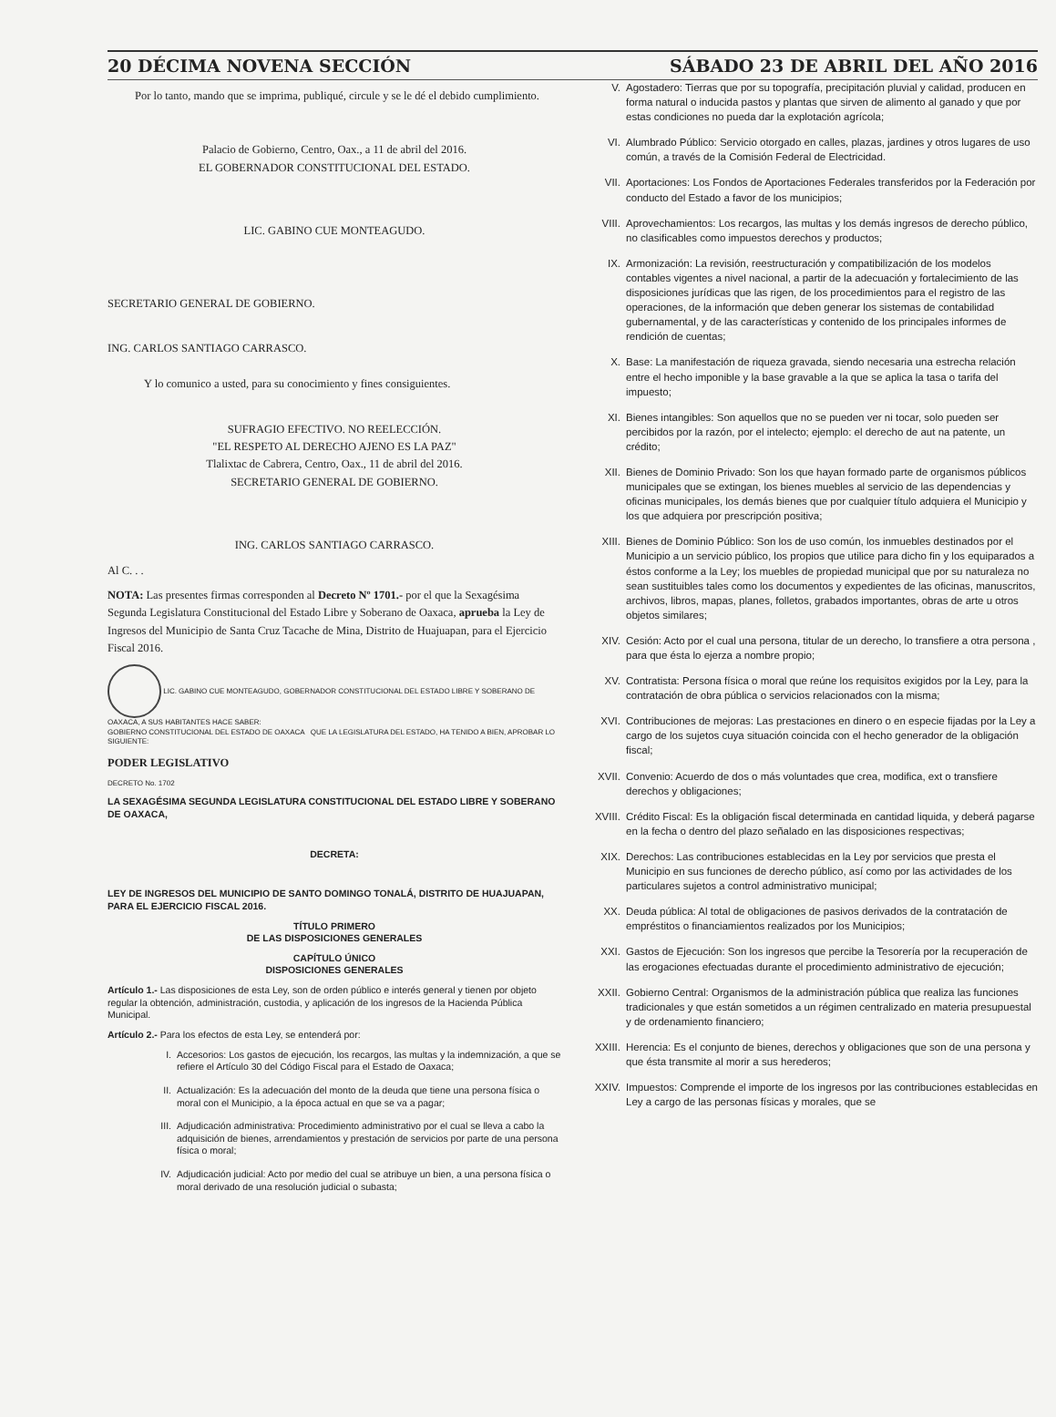20 DÉCIMA NOVENA SECCIÓN SÁBADO 23 DE ABRIL DEL AÑO 2016
Por lo tanto, mando que se imprima, publiqué, circule y se le dé el debido cumplimiento.
Palacio de Gobierno, Centro, Oax., a 11 de abril del 2016.
EL GOBERNADOR CONSTITUCIONAL DEL ESTADO.
LIC. GABINO CUE MONTEAGUDO.
SECRETARIO GENERAL DE GOBIERNO.
ING. CARLOS SANTIAGO CARRASCO.
Y lo comunico a usted, para su conocimiento y fines consiguientes.
SUFRAGIO EFECTIVO. NO REELECCIÓN.
"EL RESPETO AL DERECHO AJENO ES LA PAZ"
Tlalixtac de Cabrera, Centro, Oax., 11 de abril del 2016.
SECRETARIO GENERAL DE GOBIERNO.
ING. CARLOS SANTIAGO CARRASCO.
Al C. . .
NOTA: Las presentes firmas corresponden al Decreto Nº 1701.- por el que la Sexagésima Segunda Legislatura Constitucional del Estado Libre y Soberano de Oaxaca, aprueba la Ley de Ingresos del Municipio de Santa Cruz Tacache de Mina, Distrito de Huajuapan, para el Ejercicio Fiscal 2016.
LIC. GABINO CUE MONTEAGUDO, GOBERNADOR CONSTITUCIONAL DEL ESTADO LIBRE Y SOBERANO DE OAXACA, A SUS HABITANTES HACE SABER:
GOBIERNO CONSTITUCIONAL DEL ESTADO DE OAXACA QUE LA LEGISLATURA DEL ESTADO, HA TENIDO A BIEN, APROBAR LO SIGUIENTE:
PODER LEGISLATIVO
DECRETO No. 1702
LA SEXAGÉSIMA SEGUNDA LEGISLATURA CONSTITUCIONAL DEL ESTADO LIBRE Y SOBERANO DE OAXACA,
DECRETA:
LEY DE INGRESOS DEL MUNICIPIO DE SANTO DOMINGO TONALÁ, DISTRITO DE HUAJUAPAN, PARA EL EJERCICIO FISCAL 2016.
TÍTULO PRIMERO
DE LAS DISPOSICIONES GENERALES
CAPÍTULO ÚNICO
DISPOSICIONES GENERALES
Artículo 1.- Las disposiciones de esta Ley, son de orden público e interés general y tienen por objeto regular la obtención, administración, custodia, y aplicación de los ingresos de la Hacienda Pública Municipal.
Artículo 2.- Para los efectos de esta Ley, se entenderá por:
I. Accesorios: Los gastos de ejecución, los recargos, las multas y la indemnización, a que se refiere el Artículo 30 del Código Fiscal para el Estado de Oaxaca;
II. Actualización: Es la adecuación del monto de la deuda que tiene una persona física o moral con el Municipio, a la época actual en que se va a pagar;
III. Adjudicación administrativa: Procedimiento administrativo por el cual se lleva a cabo la adquisición de bienes, arrendamientos y prestación de servicios por parte de una persona física o moral;
IV. Adjudicación judicial: Acto por medio del cual se atribuye un bien, a una persona física o moral derivado de una resolución judicial o subasta;
V. Agostadero: Tierras que por su topografía, precipitación pluvial y calidad, producen en forma natural o inducida pastos y plantas que sirven de alimento al ganado y que por estas condiciones no pueda dar la explotación agrícola;
VI. Alumbrado Público: Servicio otorgado en calles, plazas, jardines y otros lugares de uso común, a través de la Comisión Federal de Electricidad.
VII. Aportaciones: Los Fondos de Aportaciones Federales transferidos por la Federación por conducto del Estado a favor de los municipios;
VIII. Aprovechamientos: Los recargos, las multas y los demás ingresos de derecho público, no clasificables como impuestos derechos y productos;
IX. Armonización: La revisión, reestructuración y compatibilización de los modelos contables vigentes a nivel nacional, a partir de la adecuación y fortalecimiento de las disposiciones jurídicas que las rigen, de los procedimientos para el registro de las operaciones, de la información que deben generar los sistemas de contabilidad gubernamental, y de las características y contenido de los principales informes de rendición de cuentas;
X. Base: La manifestación de riqueza gravada, siendo necesaria una estrecha relación entre el hecho imponible y la base gravable a la que se aplica la tasa o tarifa del impuesto;
XI. Bienes intangibles: Son aquellos que no se pueden ver ni tocar, solo pueden ser percibidos por la razón, por el intelecto; ejemplo: el derecho de aut na patente, un crédito;
XII. Bienes de Dominio Privado: Son los que hayan formado parte de organismos públicos municipales que se extingan, los bienes muebles al servicio de las dependencias y oficinas municipales, los demás bienes que por cualquier título adquiera el Municipio y los que adquiera por prescripción positiva;
XIII. Bienes de Dominio Público: Son los de uso común, los inmuebles destinados por el Municipio a un servicio público, los propios que utilice para dicho fin y los equiparados a éstos conforme a la Ley; los muebles de propiedad municipal que por su naturaleza no sean sustituibles tales como los documentos y expedientes de las oficinas, manuscritos, archivos, libros, mapas, planes, folletos, grabados importantes, obras de arte u otros objetos similares;
XIV. Cesión: Acto por el cual una persona, titular de un derecho, lo transfiere a otra persona , para que ésta lo ejerza a nombre propio;
XV. Contratista: Persona física o moral que reúne los requisitos exigidos por la Ley, para la contratación de obra pública o servicios relacionados con la misma;
XVI. Contribuciones de mejoras: Las prestaciones en dinero o en especie fijadas por la Ley a cargo de los sujetos cuya situación coincida con el hecho generador de la obligación fiscal;
XVII. Convenio: Acuerdo de dos o más voluntades que crea, modifica, ext o transfiere derechos y obligaciones;
XVIII. Crédito Fiscal: Es la obligación fiscal determinada en cantidad liquida, y deberá pagarse en la fecha o dentro del plazo señalado en las disposiciones respectivas;
XIX. Derechos: Las contribuciones establecidas en la Ley por servicios que presta el Municipio en sus funciones de derecho público, así como por las actividades de los particulares sujetos a control administrativo municipal;
XX. Deuda pública: Al total de obligaciones de pasivos derivados de la contratación de empréstitos o financiamientos realizados por los Municipios;
XXI. Gastos de Ejecución: Son los ingresos que percibe la Tesorería por la recuperación de las erogaciones efectuadas durante el procedimiento administrativo de ejecución;
XXII. Gobierno Central: Organismos de la administración pública que realiza las funciones tradicionales y que están sometidos a un régimen centralizado en materia presupuestal y de ordenamiento financiero;
XXIII. Herencia: Es el conjunto de bienes, derechos y obligaciones que son de una persona y que ésta transmite al morir a sus herederos;
XXIV. Impuestos: Comprende el importe de los ingresos por las contribuciones establecidas en Ley a cargo de las personas físicas y morales, que se